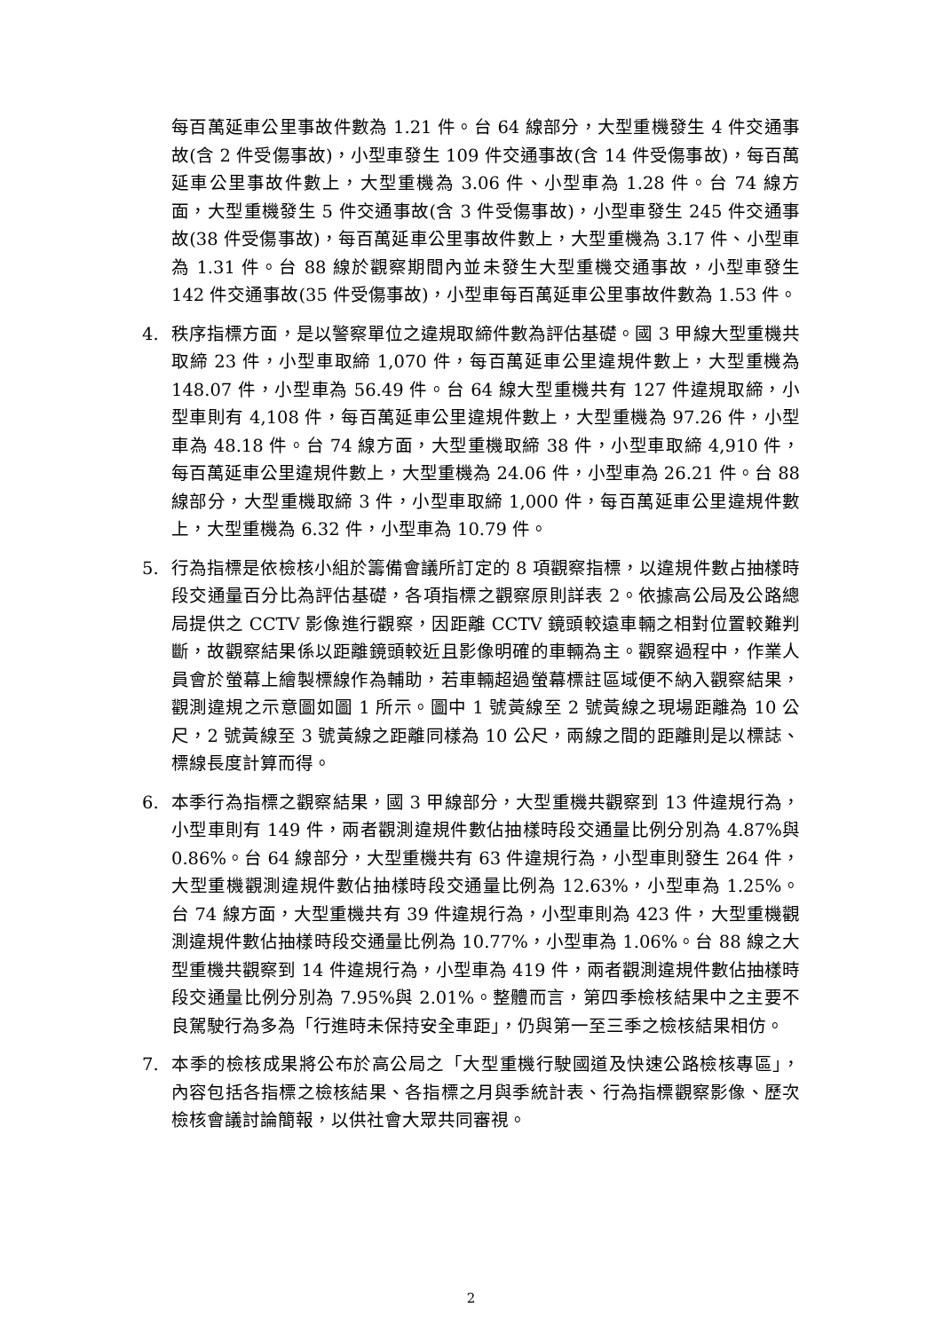每百萬延車公里事故件數為 1.21 件。台 64 線部分，大型重機發生 4 件交通事故(含 2 件受傷事故)，小型車發生 109 件交通事故(含 14 件受傷事故)，每百萬延車公里事故件數上，大型重機為 3.06 件、小型車為 1.28 件。台 74 線方面，大型重機發生 5 件交通事故(含 3 件受傷事故)，小型車發生 245 件交通事故(38 件受傷事故)，每百萬延車公里事故件數上，大型重機為 3.17 件、小型車為 1.31 件。台 88 線於觀察期間內並未發生大型重機交通事故，小型車發生 142 件交通事故(35 件受傷事故)，小型車每百萬延車公里事故件數為 1.53 件。
4. 秩序指標方面，是以警察單位之違規取締件數為評估基礎。國 3 甲線大型重機共取締 23 件，小型車取締 1,070 件，每百萬延車公里違規件數上，大型重機為 148.07 件，小型車為 56.49 件。台 64 線大型重機共有 127 件違規取締，小型車則有 4,108 件，每百萬延車公里違規件數上，大型重機為 97.26 件，小型車為 48.18 件。台 74 線方面，大型重機取締 38 件，小型車取締 4,910 件，每百萬延車公里違規件數上，大型重機為 24.06 件，小型車為 26.21 件。台 88 線部分，大型重機取締 3 件，小型車取締 1,000 件，每百萬延車公里違規件數上，大型重機為 6.32 件，小型車為 10.79 件。
5. 行為指標是依檢核小組於籌備會議所訂定的 8 項觀察指標，以違規件數占抽樣時段交通量百分比為評估基礎，各項指標之觀察原則詳表 2。依據高公局及公路總局提供之 CCTV 影像進行觀察，因距離 CCTV 鏡頭較遠車輛之相對位置較難判斷，故觀察結果係以距離鏡頭較近且影像明確的車輛為主。觀察過程中，作業人員會於螢幕上繪製標線作為輔助，若車輛超過螢幕標註區域便不納入觀察結果，觀測違規之示意圖如圖 1 所示。圖中 1 號黃線至 2 號黃線之現場距離為 10 公尺，2 號黃線至 3 號黃線之距離同樣為 10 公尺，兩線之間的距離則是以標誌、標線長度計算而得。
6. 本季行為指標之觀察結果，國 3 甲線部分，大型重機共觀察到 13 件違規行為，小型車則有 149 件，兩者觀測違規件數佔抽樣時段交通量比例分別為 4.87%與 0.86%。台 64 線部分，大型重機共有 63 件違規行為，小型車則發生 264 件，大型重機觀測違規件數佔抽樣時段交通量比例為 12.63%，小型車為 1.25%。台 74 線方面，大型重機共有 39 件違規行為，小型車則為 423 件，大型重機觀測違規件數佔抽樣時段交通量比例為 10.77%，小型車為 1.06%。台 88 線之大型重機共觀察到 14 件違規行為，小型車為 419 件，兩者觀測違規件數佔抽樣時段交通量比例分別為 7.95%與 2.01%。整體而言，第四季檢核結果中之主要不良駕駛行為多為「行進時未保持安全車距」，仍與第一至三季之檢核結果相仿。
7. 本季的檢核成果將公布於高公局之「大型重機行駛國道及快速公路檢核專區」，內容包括各指標之檢核結果、各指標之月與季統計表、行為指標觀察影像、歷次檢核會議討論簡報，以供社會大眾共同審視。
2